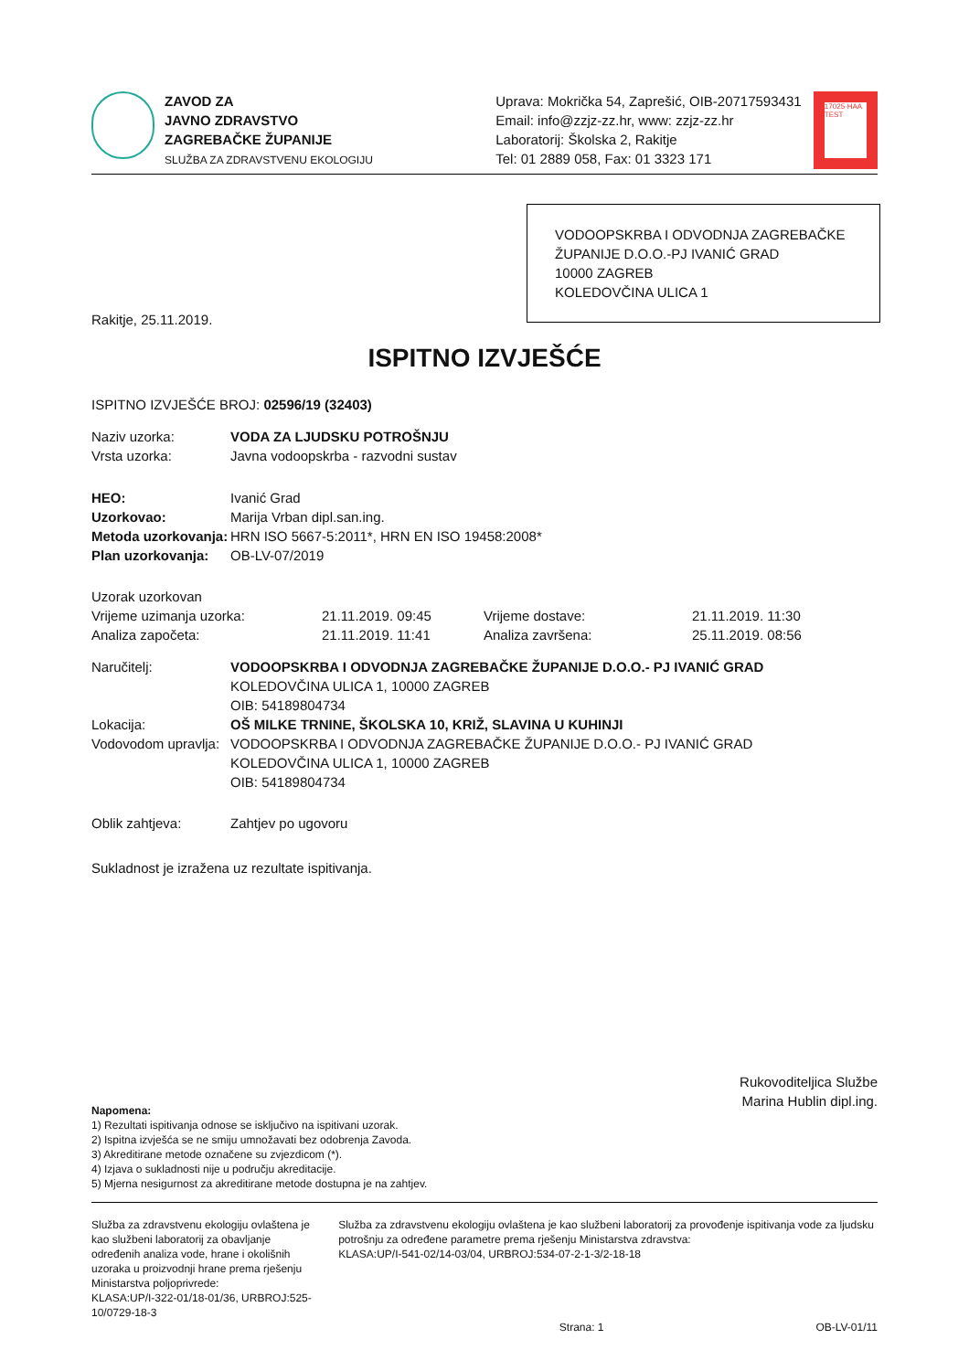ZAVOD ZA
JAVNO ZDRAVSTVO
ZAGREBAČKE ŽUPANIJE
SLUŽBA ZA ZDRAVSTVENU EKOLOGIJU
Uprava: Mokrička 54, Zaprešić, OIB-20717593431
Email: info@zzjz-zz.hr, www: zzjz-zz.hr
Laboratorij: Školska 2, Rakitje
Tel: 01 2889 058, Fax: 01 3323 171
17025·HAA TEST
VODOOPSKRBA I ODVODNJA ZAGREBAČKE ŽUPANIJE D.O.O.-PJ IVANIĆ GRAD
10000 ZAGREB
KOLEDOVČINA ULICA 1
Rakitje, 25.11.2019.
ISPITNO IZVJEŠĆE
ISPITNO IZVJEŠĆE BROJ: 02596/19 (32403)
| Naziv uzorka: | VODA ZA LJUDSKU POTROŠNJU |
| Vrsta uzorka: | Javna vodoopskrba - razvodni sustav |
| HEO: | Ivanić Grad |
| Uzorkovao: | Marija Vrban dipl.san.ing. |
| Metoda uzorkovanja: | HRN ISO 5667-5:2011*, HRN EN ISO 19458:2008* |
| Plan uzorkovanja: | OB-LV-07/2019 |
| Uzorak uzorkovan | | | |
| Vrijeme uzimanja uzorka: | 21.11.2019. 09:45 | Vrijeme dostave: | 21.11.2019. 11:30 |
| Analiza započeta: | 21.11.2019. 11:41 | Analiza završena: | 25.11.2019. 08:56 |
| Naručitelj: | VODOOPSKRBA I ODVODNJA ZAGREBAČKE ŽUPANIJE D.O.O.- PJ IVANIĆ GRAD KOLEDOVČINA ULICA 1, 10000 ZAGREB OIB: 54189804734 |
| Lokacija: | OŠ MILKE TRNINE, ŠKOLSKA 10, KRIŽ, SLAVINA U KUHINJI |
| Vodovodom upravlja: | VODOOPSKRBA I ODVODNJA ZAGREBAČKE ŽUPANIJE D.O.O.- PJ IVANIĆ GRAD KOLEDOVČINA ULICA 1, 10000 ZAGREB OIB: 54189804734 |
| Oblik zahtjeva: | Zahtjev po ugovoru |
Sukladnost je izražena uz rezultate ispitivanja.
Rukovoditeljica Službe
Marina Hublin dipl.ing.
Napomena:
1) Rezultati ispitivanja odnose se isključivo na ispitivani uzorak.
2) Ispitna izvješća se ne smiju umnožavati bez odobrenja Zavoda.
3) Akreditirane metode označene su zvjezdicom (*).
4) Izjava o sukladnosti nije u području akreditacije.
5) Mjerna nesigurnost za akreditirane metode dostupna je na zahtjev.
Služba za zdravstvenu ekologiju ovlaštena je kao službeni laboratorij za obavljanje određenih analiza vode, hrane i okolišnih uzoraka u proizvodnji hrane prema rješenju Ministarstva poljoprivrede:
KLASA:UP/I-322-01/18-01/36, URBROJ:525-10/0729-18-3
Služba za zdravstvenu ekologiju ovlaštena je kao službeni laboratorij za provođenje ispitivanja vode za ljudsku potrošnju za određene parametre prema rješenju Ministarstva zdravstva:
KLASA:UP/I-541-02/14-03/04, URBROJ:534-07-2-1-3/2-18-18
Strana: 1 OB-LV-01/11